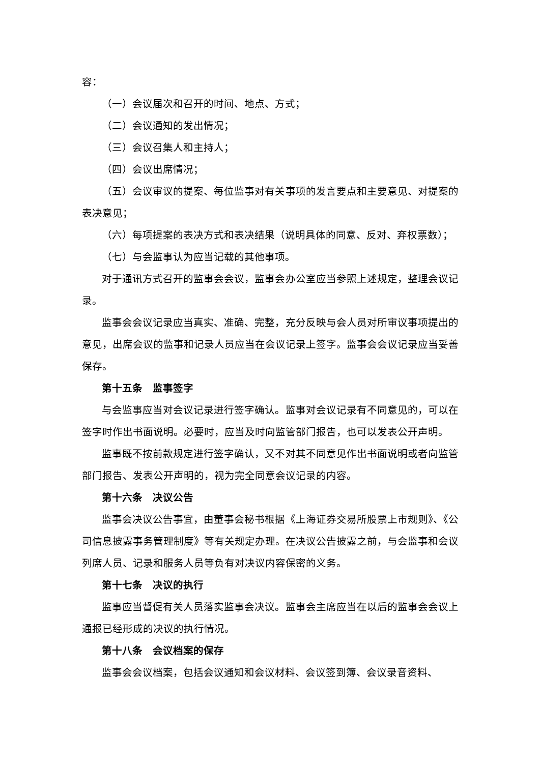容：
（一）会议届次和召开的时间、地点、方式；
（二）会议通知的发出情况；
（三）会议召集人和主持人；
（四）会议出席情况；
（五）会议审议的提案、每位监事对有关事项的发言要点和主要意见、对提案的表决意见；
（六）每项提案的表决方式和表决结果（说明具体的同意、反对、弃权票数）；
（七）与会监事认为应当记载的其他事项。
对于通讯方式召开的监事会会议，监事会办公室应当参照上述规定，整理会议记录。
监事会会议记录应当真实、准确、完整，充分反映与会人员对所审议事项提出的意见，出席会议的监事和记录人员应当在会议记录上签字。监事会会议记录应当妥善保存。
第十五条　监事签字
与会监事应当对会议记录进行签字确认。监事对会议记录有不同意见的，可以在签字时作出书面说明。必要时，应当及时向监管部门报告，也可以发表公开声明。
监事既不按前款规定进行签字确认，又不对其不同意见作出书面说明或者向监管部门报告、发表公开声明的，视为完全同意会议记录的内容。
第十六条　决议公告
监事会决议公告事宜，由董事会秘书根据《上海证券交易所股票上市规则》、《公司信息披露事务管理制度》等有关规定办理。在决议公告披露之前，与会监事和会议列席人员、记录和服务人员等负有对决议内容保密的义务。
第十七条　决议的执行
监事应当督促有关人员落实监事会决议。监事会主席应当在以后的监事会会议上通报已经形成的决议的执行情况。
第十八条　会议档案的保存
监事会会议档案，包括会议通知和会议材料、会议签到簿、会议录音资料、